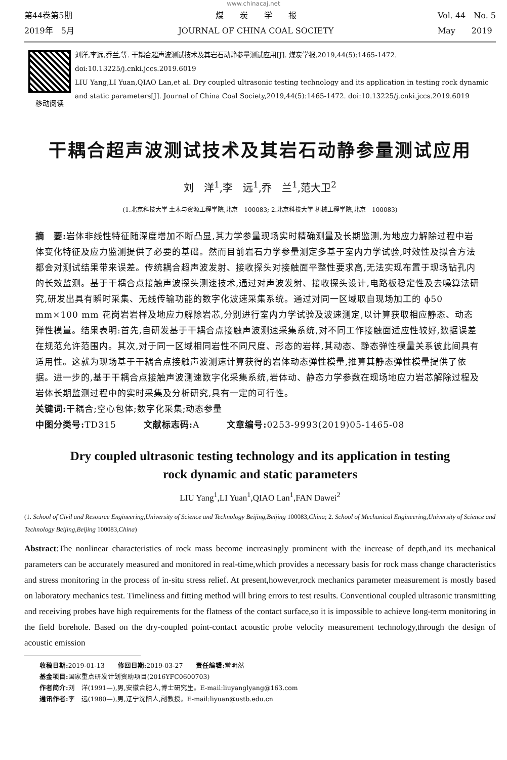www.chinacaj.net
第44卷第5期
2019年　5月
煤　　炭　　学　　报
JOURNAL OF CHINA COAL SOCIETY
Vol. 44　No. 5
May　　2019
移动阅读 刘洋,李远,乔兰,等. 干耦合超声波测试技术及其岩石动静参量测试应用[J]. 煤炭学报,2019,44(5):1465-1472. doi:10.13225/j.cnki.jccs.2019.6019
LIU Yang,LI Yuan,QIAO Lan,et al. Dry coupled ultrasonic testing technology and its application in testing rock dynamic and static parameters[J]. Journal of China Coal Society,2019,44(5):1465-1472. doi:10.13225/j.cnki.jccs.2019.6019
干耦合超声波测试技术及其岩石动静参量测试应用
刘　洋<sup>1</sup>,李　远<sup>1</sup>,乔　兰<sup>1</sup>,范大卫<sup>2</sup>
(1.北京科技大学 土木与资源工程学院,北京　100083; 2.北京科技大学 机械工程学院,北京　100083)
摘　要: 岩体非线性特征随深度增加不断凸显,其力学参量现场实时精确测量及长期监测,为地应力解除过程中岩体变化特征及应力监测提供了必要的基础。然而目前岩石力学参量测定多基于室内力学试验,时效性及拟合方法都会对测试结果带来误差。传统耦合超声波发射、接收探头对接触面平整性要求高,无法实现布置于现场钻孔内的长效监测。基于干耦合点接触声波探头测速技术,通过对声波发射、接收探头设计,电路板稳定性及去噪算法研究,研发出具有瞬时采集、无线传输功能的数字化波速采集系统。通过对同一区域取自现场加工的 ϕ50 mm×100 mm 花岗岩岩样及地应力解除岩芯,分别进行室内力学试验及波速测定,以计算获取相应静态、动态弹性模量。结果表明:首先,自研发基于干耦合点接触声波测速采集系统,对不同工作接触面适应性较好,数据误差在规范允许范围内。其次,对于同一区域相同岩性不同尺度、形态的岩样,其动态、静态弹性模量关系彼此间具有适用性。这就为现场基于干耦合点接触声波测速计算获得的岩体动态弹性模量,推算其静态弹性模量提供了依据。进一步的,基于干耦合点接触声波测速数字化采集系统,岩体动、静态力学参数在现场地应力岩芯解除过程及岩体长期监测过程中的实时采集及分析研究,具有一定的可行性。
关键词: 干耦合;空心包体;数字化采集;动态参量
中图分类号: TD315　　　文献标志码: A　　　文章编号: 0253-9993(2019)05-1465-08
Dry coupled ultrasonic testing technology and its application in testing
rock dynamic and static parameters
LIU Yang<sup>1</sup>,LI Yuan<sup>1</sup>,QIAO Lan<sup>1</sup>,FAN Dawei<sup>2</sup>
(1. School of Civil and Resource Engineering,University of Science and Technology Beijing,Beijing 100083,China; 2. School of Mechanical Engineering,University of Science and Technology Beijing,Beijing 100083,China)
Abstract:The nonlinear characteristics of rock mass become increasingly prominent with the increase of depth,and its mechanical parameters can be accurately measured and monitored in real-time,which provides a necessary basis for rock mass change characteristics and stress monitoring in the process of in-situ stress relief. At present,however,rock mechanics parameter measurement is mostly based on laboratory mechanics test. Timeliness and fitting method will bring errors to test results. Conventional coupled ultrasonic transmitting and receiving probes have high requirements for the flatness of the contact surface,so it is impossible to achieve long-term monitoring in the field borehole. Based on the dry-coupled point-contact acoustic probe velocity measurement technology,through the design of acoustic emission
收稿日期: 2019-01-13　　修回日期: 2019-03-27　　责任编辑: 常明然
基金项目: 国家重点研发计划资助项目(2016YFC0600703)
作者简介: 刘　洋(1991—),男,安徽合肥人,博士研究生。E-mail:liuyanglyang@163.com
通讯作者: 李　远(1980—),男,辽宁沈阳人,副教授。E-mail:liyuan@ustb.edu.cn